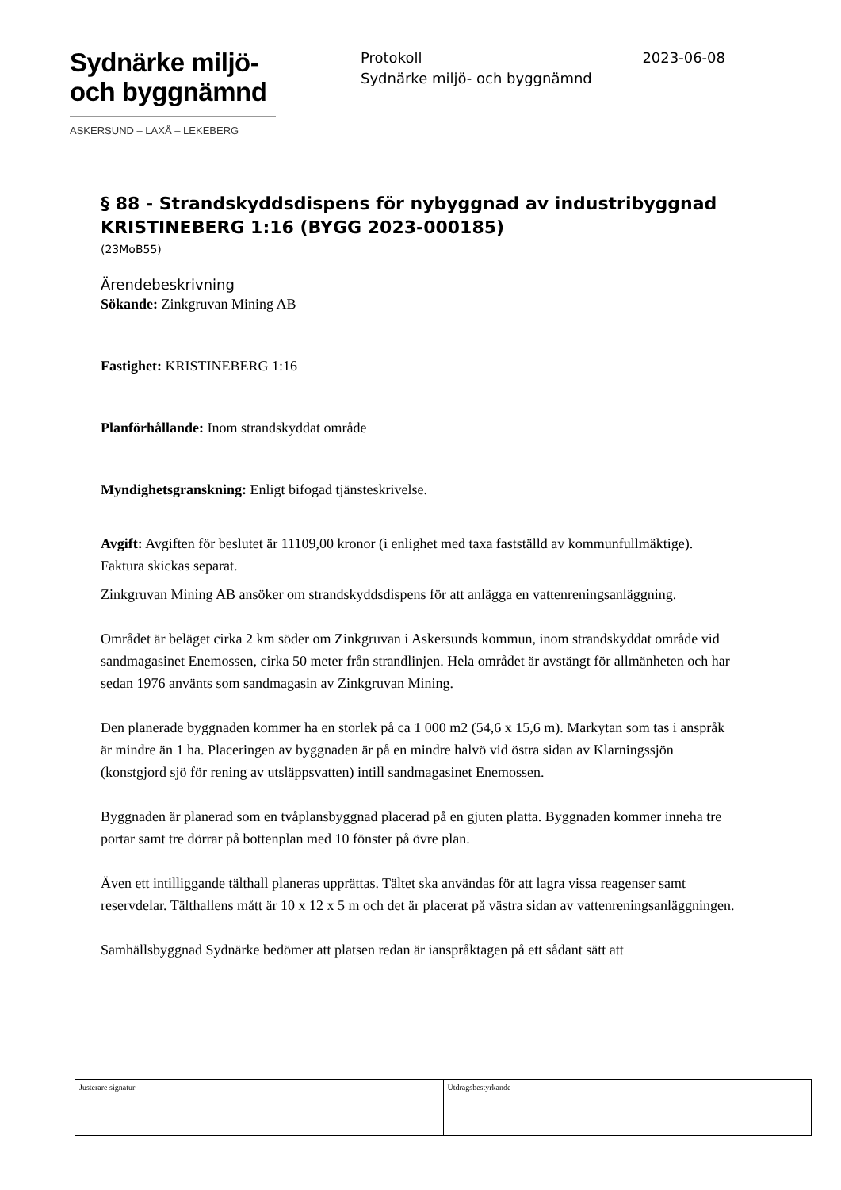Sydnärke miljö-
och byggnämnd
ASKERSUND – LAXÅ – LEKEBERG
Protokoll 2023-06-08
Sydnärke miljö- och byggnämnd
§ 88 - Strandskyddsdispens för nybyggnad av industribyggnad KRISTINEBERG 1:16 (BYGG 2023-000185)
(23MoB55)
Ärendebeskrivning
Sökande: Zinkgruvan Mining AB
Fastighet: KRISTINEBERG 1:16
Planförhållande: Inom strandskyddat område
Myndighetsgranskning: Enligt bifogad tjänsteskrivelse.
Avgift: Avgiften för beslutet är 11109,00 kronor (i enlighet med taxa fastställd av kommunfullmäktige).
Faktura skickas separat.
Zinkgruvan Mining AB ansöker om strandskyddsdispens för att anlägga en vattenreningsanläggning.
Området är beläget cirka 2 km söder om Zinkgruvan i Askersunds kommun, inom strandskyddat område vid sandmagasinet Enemossen, cirka 50 meter från strandlinjen. Hela området är avstängt för allmänheten och har sedan 1976 använts som sandmagasin av Zinkgruvan Mining.
Den planerade byggnaden kommer ha en storlek på ca 1 000 m2 (54,6 x 15,6 m). Markytan som tas i anspråk är mindre än 1 ha. Placeringen av byggnaden är på en mindre halvö vid östra sidan av Klarningssjön (konstgjord sjö för rening av utsläppsvatten) intill sandmagasinet Enemossen.
Byggnaden är planerad som en tvåplansbyggnad placerad på en gjuten platta. Byggnaden kommer inneha tre portar samt tre dörrar på bottenplan med 10 fönster på övre plan.
Även ett intilliggande tälthall planeras upprättas. Tältet ska användas för att lagra vissa reagenser samt reservdelar. Tälthallens mått är 10 x 12 x 5 m och det är placerat på västra sidan av vattenreningsanläggningen.
Samhällsbyggnad Sydnärke bedömer att platsen redan är ianspråktagen på ett sådant sätt att
| Justerare signatur | Utdragsbestyrkande |